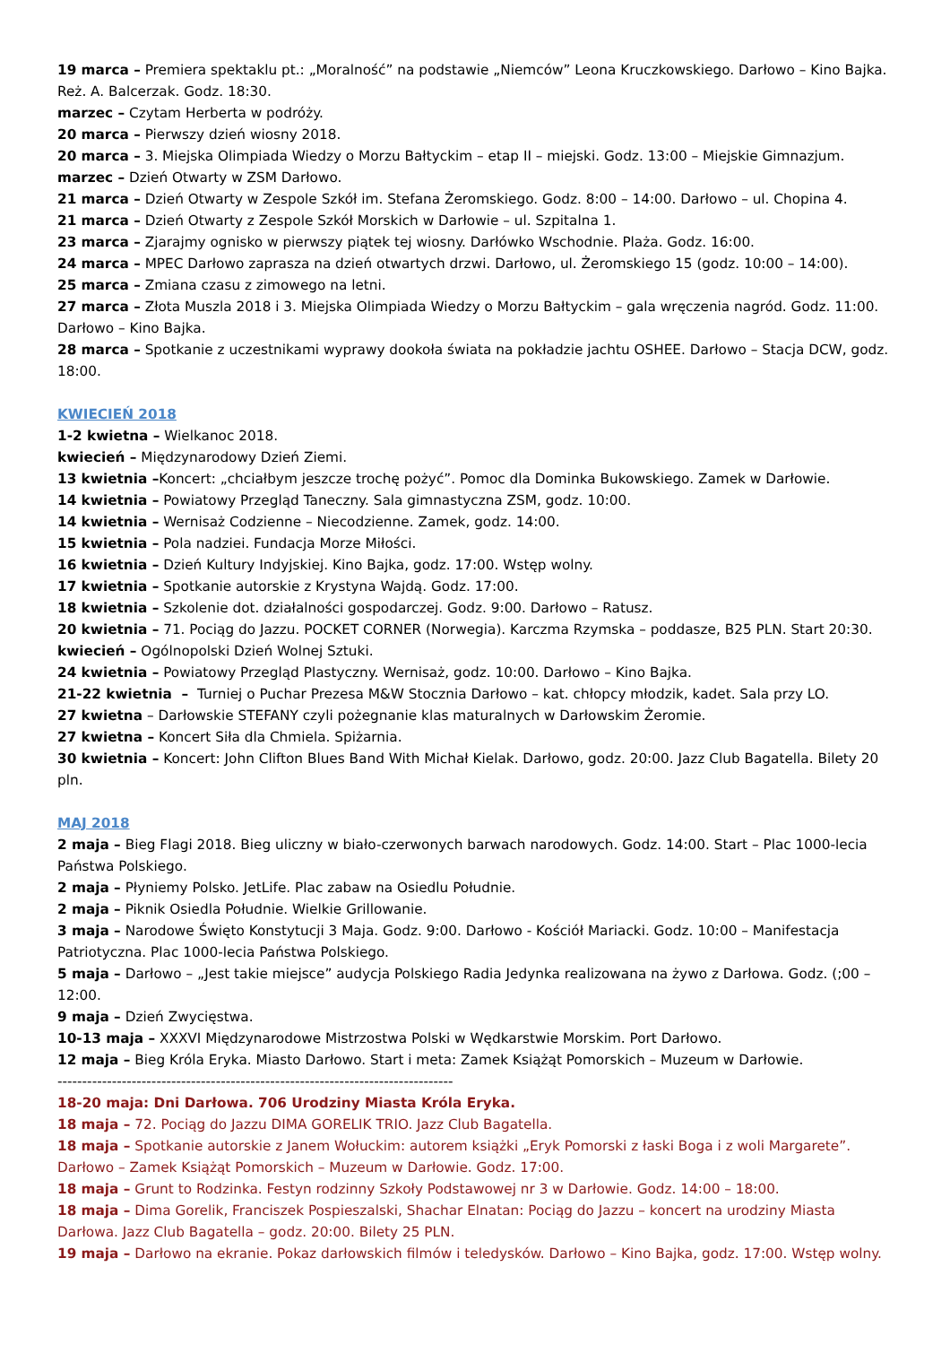19 marca – Premiera spektaklu pt.: „Moralność” na podstawie „Niemców” Leona Kruczkowskiego. Darłowo – Kino Bajka. Reż. A. Balcerzak. Godz. 18:30.
marzec – Czytam Herberta w podróży.
20 marca – Pierwszy dzień wiosny 2018.
20 marca – 3. Miejska Olimpiada Wiedzy o Morzu Bałtyckim – etap II – miejski. Godz. 13:00 – Miejskie Gimnazjum.
marzec – Dzień Otwarty w ZSM Darłowo.
21 marca – Dzień Otwarty w Zespole Szkół im. Stefana Żeromskiego. Godz. 8:00 – 14:00. Darłowo – ul. Chopina 4.
21 marca – Dzień Otwarty z Zespole Szkół Morskich w Darłowie – ul. Szpitalna 1.
23 marca – Zjarajmy ognisko w pierwszy piątek tej wiosny. Darłówko Wschodnie. Plaża. Godz. 16:00.
24 marca – MPEC Darłowo zaprasza na dzień otwartych drzwi. Darłowo, ul. Żeromskiego 15 (godz. 10:00 – 14:00).
25 marca – Zmiana czasu z zimowego na letni.
27 marca – Złota Muszla 2018 i 3. Miejska Olimpiada Wiedzy o Morzu Bałtyckim – gala wręczenia nagród. Godz. 11:00. Darłowo – Kino Bajka.
28 marca – Spotkanie z uczestnikami wyprawy dookoła świata na pokładzie jachtu OSHEE. Darłowo – Stacja DCW, godz. 18:00.
KWIECIEŃ 2018
1-2 kwietna – Wielkanoc 2018.
kwiecień – Międzynarodowy Dzień Ziemi.
13 kwietnia –Koncert: „chciałbym jeszcze trochę pożyć”. Pomoc dla Dominka Bukowskiego. Zamek w Darłowie.
14 kwietnia – Powiatowy Przegląd Taneczny. Sala gimnastyczna ZSM, godz. 10:00.
14 kwietnia – Wernisaż Codzienne – Niecodzienne. Zamek, godz. 14:00.
15 kwietnia – Pola nadziei. Fundacja Morze Miłości.
16 kwietnia – Dzień Kultury Indyjskiej. Kino Bajka, godz. 17:00. Wstęp wolny.
17 kwietnia – Spotkanie autorskie z Krystyna Wajdą. Godz. 17:00.
18 kwietnia – Szkolenie dot. działalności gospodarczej. Godz. 9:00. Darłowo – Ratusz.
20 kwietnia – 71. Pociąg do Jazzu. POCKET CORNER (Norwegia). Karczma Rzymska – poddasze, B25 PLN. Start 20:30.
kwiecień – Ogólnopolski Dzień Wolnej Sztuki.
24 kwietnia – Powiatowy Przegląd Plastyczny. Wernisaż, godz. 10:00. Darłowo – Kino Bajka.
21-22 kwietnia – Turniej o Puchar Prezesa M&W Stocznia Darłowo – kat. chłopcy młodzik, kadet. Sala przy LO.
27 kwietna – Darłowskie STEFANY czyli pożegnanie klas maturalnych w Darłowskim Żeromie.
27 kwietna – Koncert Siła dla Chmiela. Spiżarnia.
30 kwietnia – Koncert: John Clifton Blues Band With Michał Kielak. Darłowo, godz. 20:00. Jazz Club Bagatella. Bilety 20 pln.
MAJ 2018
2 maja – Bieg Flagi 2018. Bieg uliczny w biało-czerwonych barwach narodowych. Godz. 14:00. Start – Plac 1000-lecia Państwa Polskiego.
2 maja – Płyniemy Polsko. JetLife. Plac zabaw na Osiedlu Południe.
2 maja – Piknik Osiedla Południe. Wielkie Grillowanie.
3 maja – Narodowe Święto Konstytucji 3 Maja. Godz. 9:00. Darłowo - Kościół Mariacki. Godz. 10:00 – Manifestacja Patriotyczna. Plac 1000-lecia Państwa Polskiego.
5 maja – Darłowo – „Jest takie miejsce” audycja Polskiego Radia Jedynka realizowana na żywo z Darłowa. Godz. (;00 – 12:00.
9 maja – Dzień Zwycięstwa.
10-13 maja – XXXVI Międzynarodowe Mistrzostwa Polski w Wędkarstwie Morskim. Port Darłowo.
12 maja – Bieg Króla Eryka. Miasto Darłowo. Start i meta: Zamek Książąt Pomorskich – Muzeum w Darłowie.
--------------------------------------------------------------------------------
18-20 maja: Dni Darłowa. 706 Urodziny Miasta Króla Eryka.
18 maja – 72. Pociąg do Jazzu DIMA GORELIK TRIO. Jazz Club Bagatella.
18 maja – Spotkanie autorskie z Janem Wołuckim: autorem książki „Eryk Pomorski z łaski Boga i z woli Margarete”. Darłowo – Zamek Książąt Pomorskich – Muzeum w Darłowie. Godz. 17:00.
18 maja – Grunt to Rodzinka. Festyn rodzinny Szkoły Podstawowej nr 3 w Darłowie. Godz. 14:00 – 18:00.
18 maja – Dima Gorelik, Franciszek Pospieszalski, Shachar Elnatan: Pociąg do Jazzu – koncert na urodziny Miasta Darłowa. Jazz Club Bagatella – godz. 20:00. Bilety 25 PLN.
19 maja – Darłowo na ekranie. Pokaz darłowskich filmów i teledysków. Darłowo – Kino Bajka, godz. 17:00. Wstęp wolny.